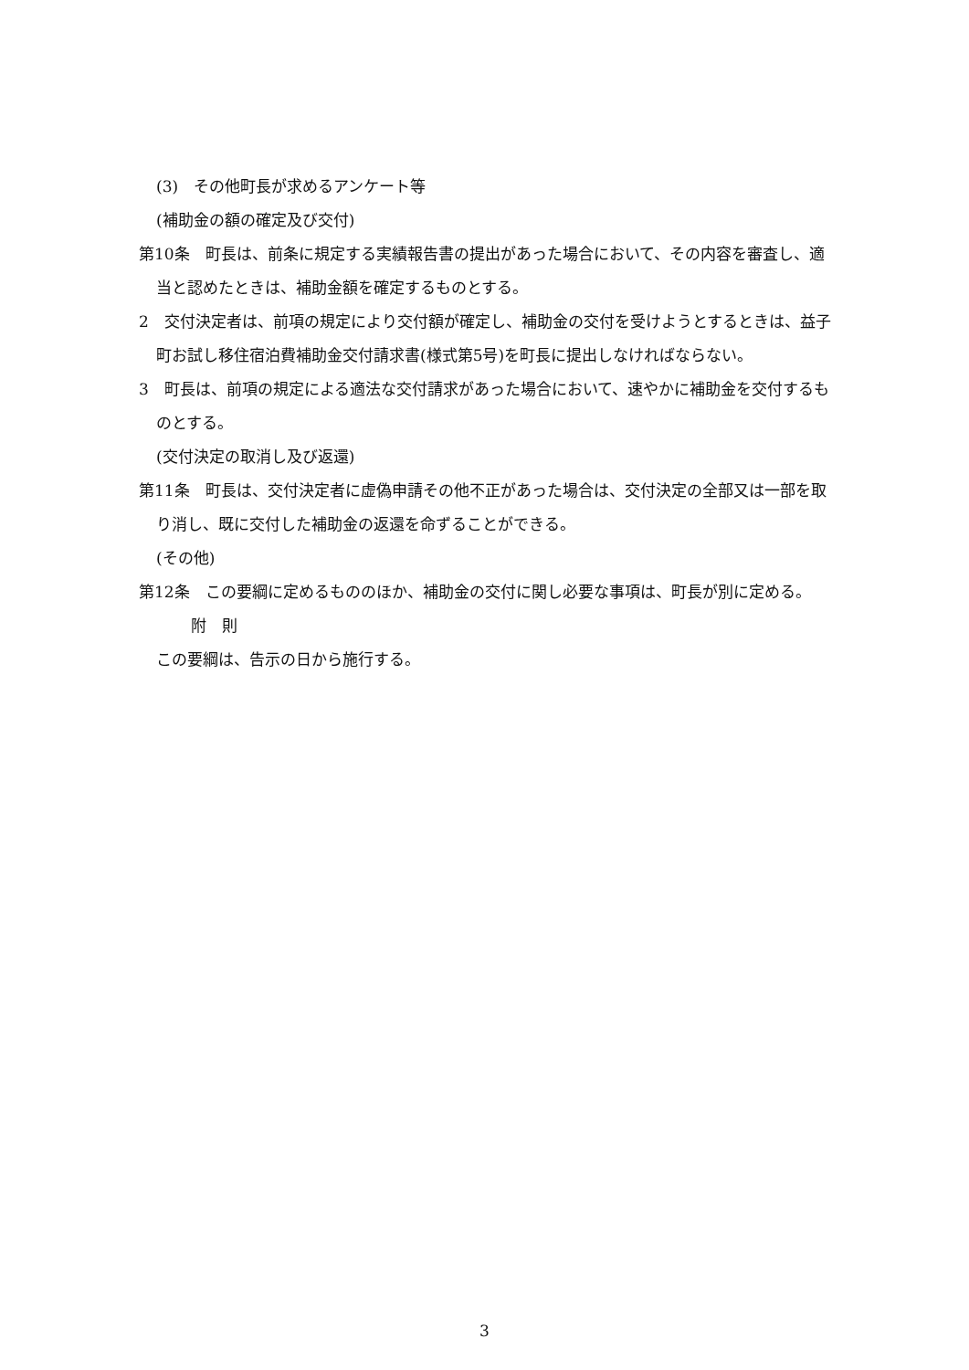(3)　その他町長が求めるアンケート等
(補助金の額の確定及び交付)
第10条　町長は、前条に規定する実績報告書の提出があった場合において、その内容を審査し、適当と認めたときは、補助金額を確定するものとする。
2　交付決定者は、前項の規定により交付額が確定し、補助金の交付を受けようとするときは、益子町お試し移住宿泊費補助金交付請求書(様式第5号)を町長に提出しなければならない。
3　町長は、前項の規定による適法な交付請求があった場合において、速やかに補助金を交付するものとする。
(交付決定の取消し及び返還)
第11条　町長は、交付決定者に虚偽申請その他不正があった場合は、交付決定の全部又は一部を取り消し、既に交付した補助金の返還を命ずることができる。
(その他)
第12条　この要綱に定めるもののほか、補助金の交付に関し必要な事項は、町長が別に定める。
附　則
この要綱は、告示の日から施行する。
3